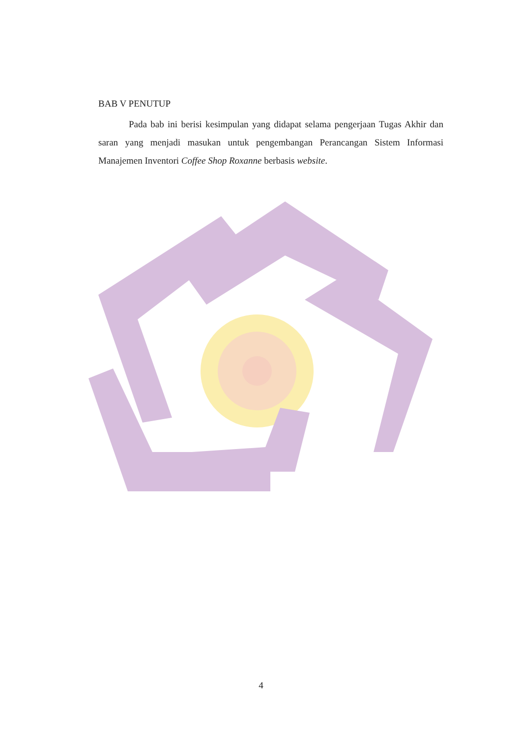BAB V PENUTUP
Pada bab ini berisi kesimpulan yang didapat selama pengerjaan Tugas Akhir dan saran yang menjadi masukan untuk pengembangan Perancangan Sistem Informasi Manajemen Inventori Coffee Shop Roxanne berbasis website.
4